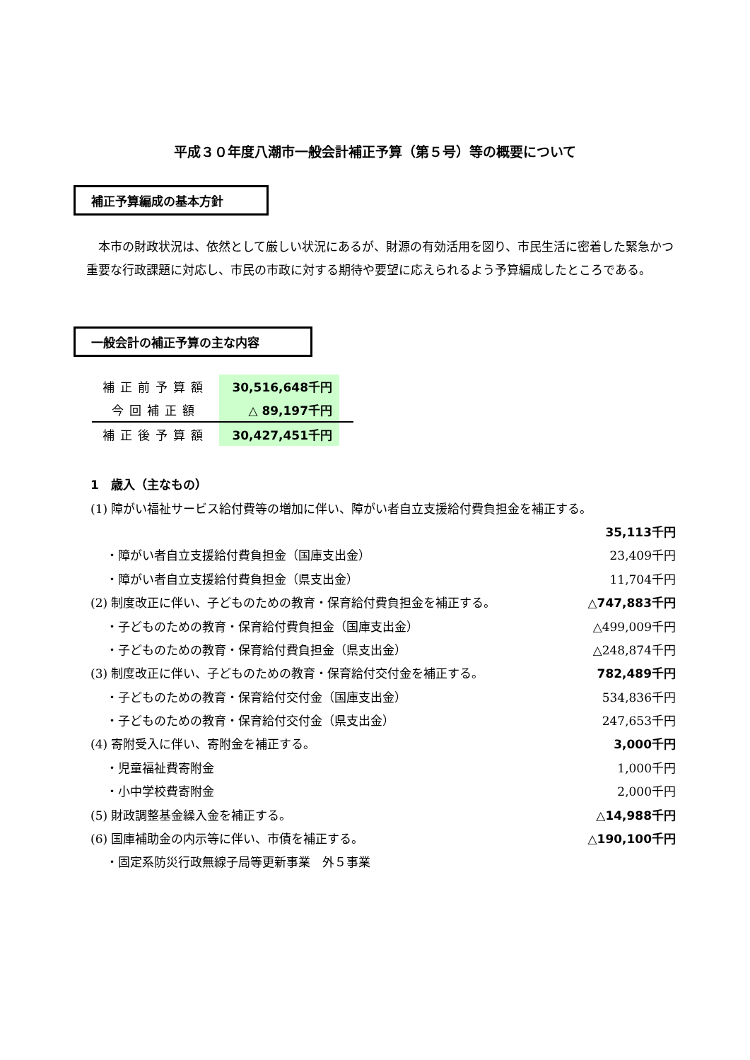平成３０年度八潮市一般会計補正予算（第５号）等の概要について
補正予算編成の基本方針
　本市の財政状況は、依然として厳しい状況にあるが、財源の有効活用を図り、市民生活に密着した緊急かつ重要な行政課題に対応し、市民の市政に対する期待や要望に応えられるよう予算編成したところである。
一般会計の補正予算の主な内容
| 補正前予算額 | 30,516,648千円 | |
| 今回補正額 | △ 89,197千円 | |
| 補正後予算額 | 30,427,451千円 | |
1　歳入（主なもの）
(1) 障がい福祉サービス給付費等の増加に伴い、障がい者自立支援給付費負担金を補正する。
35,113千円
・障がい者自立支援給付費負担金（国庫支出金） 23,409千円
・障がい者自立支援給付費負担金（県支出金） 11,704千円
(2) 制度改正に伴い、子どものための教育・保育給付費負担金を補正する。 △747,883千円
・子どものための教育・保育給付費負担金（国庫支出金） △499,009千円
・子どものための教育・保育給付費負担金（県支出金） △248,874千円
(3) 制度改正に伴い、子どものための教育・保育給付交付金を補正する。 782,489千円
・子どものための教育・保育給付交付金（国庫支出金） 534,836千円
・子どものための教育・保育給付交付金（県支出金） 247,653千円
(4) 寄附受入に伴い、寄附金を補正する。 3,000千円
・児童福祉費寄附金 1,000千円
・小中学校費寄附金 2,000千円
(5) 財政調整基金繰入金を補正する。 △14,988千円
(6) 国庫補助金の内示等に伴い、市債を補正する。 △190,100千円
・固定系防災行政無線子局等更新事業　外５事業